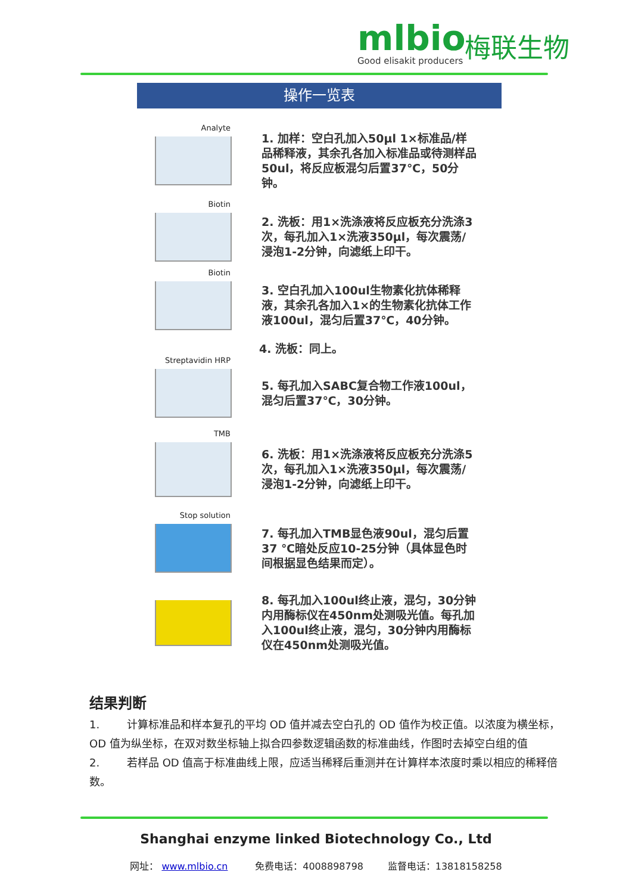mlbio
Good elisakit producers
梅联生物
操作一览表
Analyte
1. 加样：空白孔加入50μl 1×标准品/样品稀释液，其余孔各加入标准品或待测样品50ul，将反应板混匀后置37℃，50分钟。
Biotin
2. 洗板：用1×洗涤液将反应板充分洗涤3次，每孔加入1×洗液350μl，每次震荡/浸泡1-2分钟，向滤纸上印干。
Biotin
3. 空白孔加入100ul生物素化抗体稀释液，其余孔各加入1×的生物素化抗体工作液100ul，混匀后置37℃，40分钟。
4. 洗板：同上。
Streptavidin HRP
5. 每孔加入SABC复合物工作液100ul，混匀后置37℃，30分钟。
TMB
6. 洗板：用1×洗涤液将反应板充分洗涤5次，每孔加入1×洗液350μl，每次震荡/浸泡1-2分钟，向滤纸上印干。
Stop solution
7. 每孔加入TMB显色液90ul，混匀后置37 ℃暗处反应10-25分钟（具体显色时间根据显色结果而定）。
8. 每孔加入100ul终止液，混匀，30分钟内用酶标仪在450nm处测吸光值。每孔加入100ul终止液，混匀，30分钟内用酶标仪在450nm处测吸光值。
结果判断
1. 计算标准品和样本复孔的平均 OD 值并减去空白孔的 OD 值作为校正值。以浓度为横坐标，OD 值为纵坐标，在双对数坐标轴上拟合四参数逻辑函数的标准曲线，作图时去掉空白组的值
2. 若样品 OD 值高于标准曲线上限，应适当稀释后重测并在计算样本浓度时乘以相应的稀释倍数。
Shanghai enzyme linked Biotechnology Co., Ltd
网址： www.mlbio.cn 免费电话：4008898798 监督电话：13818158258